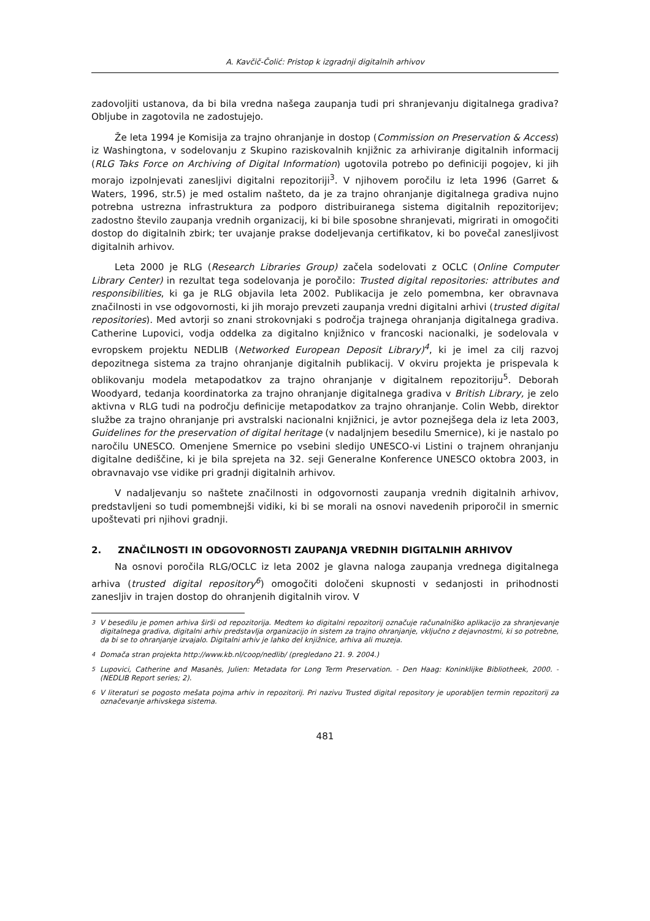A. Kavčič-Čolić: Pristop k izgradnji digitalnih arhivov
zadovoljiti ustanova, da bi bila vredna našega zaupanja tudi pri shranjevanju digitalnega gradiva? Obljube in zagotovila ne zadostujejo.
Že leta 1994 je Komisija za trajno ohranjanje in dostop (Commission on Preservation & Access) iz Washingtona, v sodelovanju z Skupino raziskovalnih knjižnic za arhiviranje digitalnih informacij (RLG Taks Force on Archiving of Digital Information) ugotovila potrebo po definiciji pogojev, ki jih morajo izpolnjevati zanesljivi digitalni repozitoriji<sup>3</sup>. V njihovem poročilu iz leta 1996 (Garret & Waters, 1996, str.5) je med ostalim našteto, da je za trajno ohranjanje digitalnega gradiva nujno potrebna ustrezna infrastruktura za podporo distribuiranega sistema digitalnih repozitorijev; zadostno število zaupanja vrednih organizacij, ki bi bile sposobne shranjevati, migrirati in omogočiti dostop do digitalnih zbirk; ter uvajanje prakse dodeljevanja certifikatov, ki bo povečal zanesljivost digitalnih arhivov.
Leta 2000 je RLG (Research Libraries Group) začela sodelovati z OCLC (Online Computer Library Center) in rezultat tega sodelovanja je poročilo: Trusted digital repositories: attributes and responsibilities, ki ga je RLG objavila leta 2002. Publikacija je zelo pomembna, ker obravnava značilnosti in vse odgovornosti, ki jih morajo prevzeti zaupanja vredni digitalni arhivi (trusted digital repositories). Med avtorji so znani strokovnjaki s področja trajnega ohranjanja digitalnega gradiva. Catherine Lupovici, vodja oddelka za digitalno knjižnico v francoski nacionalki, je sodelovala v evropskem projektu NEDLIB (Networked European Deposit Library)<sup>4</sup>, ki je imel za cilj razvoj depozitnega sistema za trajno ohranjanje digitalnih publikacij. V okviru projekta je prispevala k oblikovanju modela metapodatkov za trajno ohranjanje v digitalnem repozitoriju<sup>5</sup>. Deborah Woodyard, tedanja koordinatorka za trajno ohranjanje digitalnega gradiva v British Library, je zelo aktivna v RLG tudi na področju definicije metapodatkov za trajno ohranjanje. Colin Webb, direktor službe za trajno ohranjanje pri avstralski nacionalni knjižnici, je avtor poznejšega dela iz leta 2003, Guidelines for the preservation of digital heritage (v nadaljnjem besedilu Smernice), ki je nastalo po naročilu UNESCO. Omenjene Smernice po vsebini sledijo UNESCO-vi Listini o trajnem ohranjanju digitalne dediščine, ki je bila sprejeta na 32. seji Generalne Konference UNESCO oktobra 2003, in obravnavajo vse vidike pri gradnji digitalnih arhivov.
V nadaljevanju so naštete značilnosti in odgovornosti zaupanja vrednih digitalnih arhivov, predstavljeni so tudi pomembnejši vidiki, ki bi se morali na osnovi navedenih priporočil in smernic upoštevati pri njihovi gradnji.
2. ZNAČILNOSTI IN ODGOVORNOSTI ZAUPANJA VREDNIH DIGITALNIH ARHIVOV
Na osnovi poročila RLG/OCLC iz leta 2002 je glavna naloga zaupanja vrednega digitalnega arhiva (trusted digital repository<sup>6</sup>) omogočiti določeni skupnosti v sedanjosti in prihodnosti zanesljiv in trajen dostop do ohranjenih digitalnih virov. V
<sup>3</sup> V besedilu je pomen arhiva širši od repozitorija. Medtem ko digitalni repozitorij označuje računalniško aplikacijo za shranjevanje digitalnega gradiva, digitalni arhiv predstavlja organizacijo in sistem za trajno ohranjanje, vključno z dejavnostmi, ki so potrebne, da bi se to ohranjanje izvajalo. Digitalni arhiv je lahko del knjižnice, arhiva ali muzeja.
<sup>4</sup> Domača stran projekta http://www.kb.nl/coop/nedlib/ (pregledano 21. 9. 2004.)
<sup>5</sup> Lupovici, Catherine and Masanès, Julien: Metadata for Long Term Preservation. - Den Haag: Koninklijke Bibliotheek, 2000. - (NEDLIB Report series; 2).
<sup>6</sup> V literaturi se pogosto mešata pojma arhiv in repozitorij. Pri nazivu Trusted digital repository je uporabljen termin repozitorij za označevanje arhivskega sistema.
481